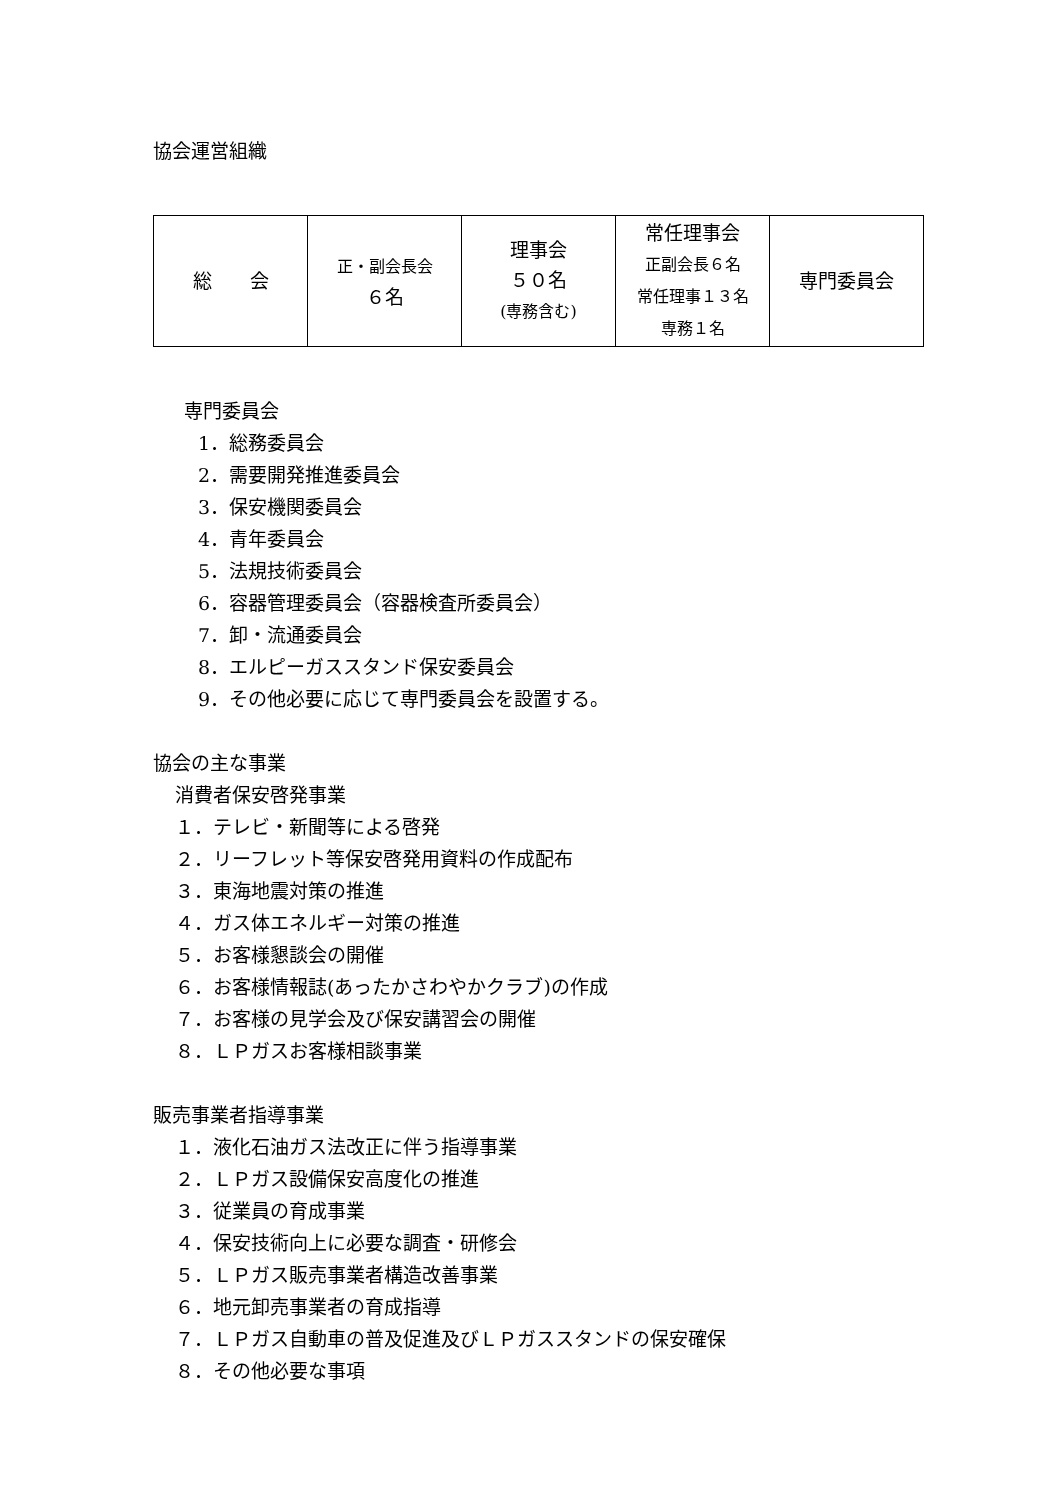協会運営組織
| 総 会 | 正・副会長会 ６名 | 理事会 ５０名 (専務含む) | 常任理事会 正副会長６名 常任理事１３名 専務１名 | 専門委員会 |
専門委員会
1．総務委員会
2．需要開発推進委員会
3．保安機関委員会
4．青年委員会
5．法規技術委員会
6．容器管理委員会（容器検査所委員会）
7．卸・流通委員会
8．エルピーガススタンド保安委員会
9．その他必要に応じて専門委員会を設置する。
協会の主な事業
消費者保安啓発事業
１．テレビ・新聞等による啓発
２．リーフレット等保安啓発用資料の作成配布
３．東海地震対策の推進
４．ガス体エネルギー対策の推進
５．お客様懇談会の開催
６．お客様情報誌(あったかさわやかクラブ)の作成
７．お客様の見学会及び保安講習会の開催
８．ＬＰガスお客様相談事業
販売事業者指導事業
１．液化石油ガス法改正に伴う指導事業
２．ＬＰガス設備保安高度化の推進
３．従業員の育成事業
４．保安技術向上に必要な調査・研修会
５．ＬＰガス販売事業者構造改善事業
６．地元卸売事業者の育成指導
７．ＬＰガス自動車の普及促進及びＬＰガススタンドの保安確保
８．その他必要な事項